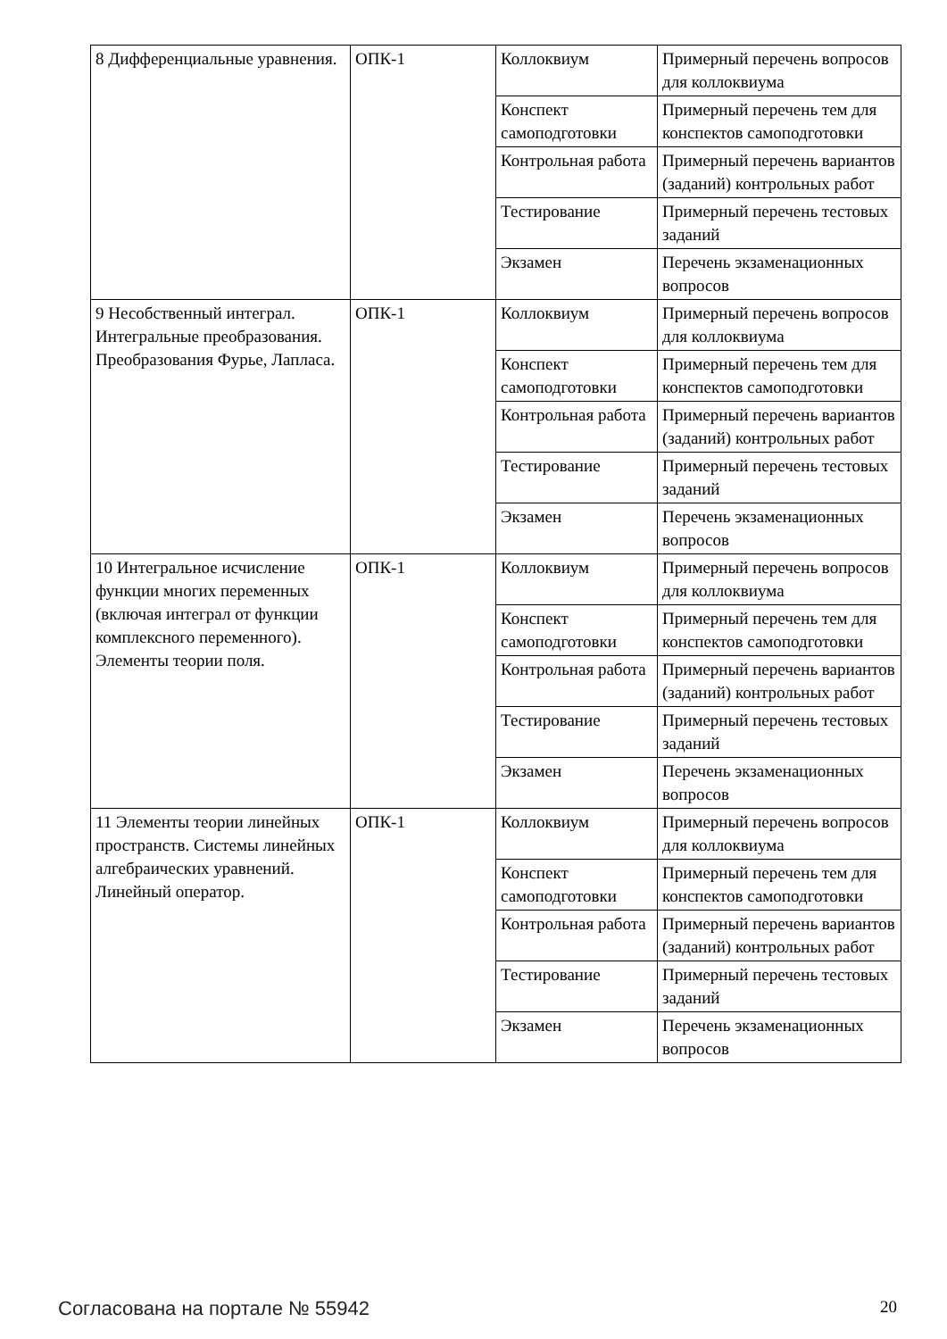| 8 Дифференциальные уравнения. | ОПК-1 | Коллоквиум | Примерный перечень вопросов для коллоквиума |
| | | Конспект самоподготовки | Примерный перечень тем для конспектов самоподготовки |
| | | Контрольная работа | Примерный перечень вариантов (заданий) контрольных работ |
| | | Тестирование | Примерный перечень тестовых заданий |
| | | Экзамен | Перечень экзаменационных вопросов |
| 9 Несобственный интеграл. Интегральные преобразования. Преобразования Фурье, Лапласа. | ОПК-1 | Коллоквиум | Примерный перечень вопросов для коллоквиума |
| | | Конспект самоподготовки | Примерный перечень тем для конспектов самоподготовки |
| | | Контрольная работа | Примерный перечень вариантов (заданий) контрольных работ |
| | | Тестирование | Примерный перечень тестовых заданий |
| | | Экзамен | Перечень экзаменационных вопросов |
| 10 Интегральное исчисление функции многих переменных (включая интеграл от функции комплексного переменного). Элементы теории поля. | ОПК-1 | Коллоквиум | Примерный перечень вопросов для коллоквиума |
| | | Конспект самоподготовки | Примерный перечень тем для конспектов самоподготовки |
| | | Контрольная работа | Примерный перечень вариантов (заданий) контрольных работ |
| | | Тестирование | Примерный перечень тестовых заданий |
| | | Экзамен | Перечень экзаменационных вопросов |
| 11 Элементы теории линейных пространств. Системы линейных алгебраических уравнений. Линейный оператор. | ОПК-1 | Коллоквиум | Примерный перечень вопросов для коллоквиума |
| | | Конспект самоподготовки | Примерный перечень тем для конспектов самоподготовки |
| | | Контрольная работа | Примерный перечень вариантов (заданий) контрольных работ |
| | | Тестирование | Примерный перечень тестовых заданий |
| | | Экзамен | Перечень экзаменационных вопросов |
Согласована на портале № 55942 20